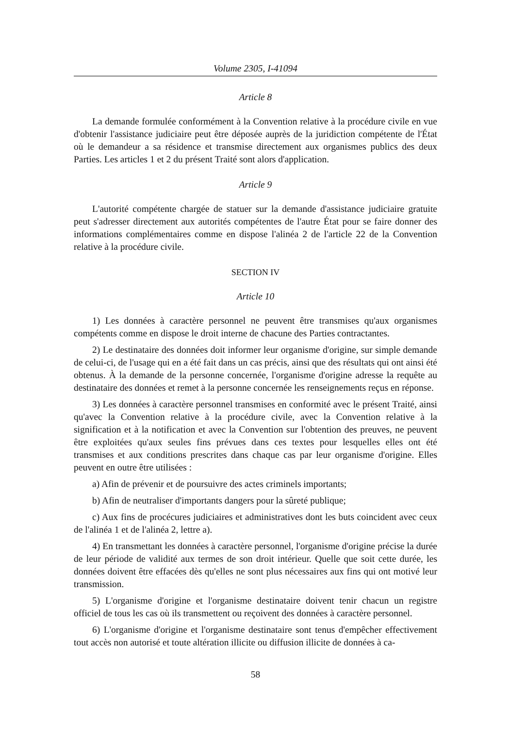Volume 2305, I-41094
Article 8
La demande formulée conformément à la Convention relative à la procédure civile en vue d'obtenir l'assistance judiciaire peut être déposée auprès de la juridiction compétente de l'État où le demandeur a sa résidence et transmise directement aux organismes publics des deux Parties. Les articles 1 et 2 du présent Traité sont alors d'application.
Article 9
L'autorité compétente chargée de statuer sur la demande d'assistance judiciaire gratuite peut s'adresser directement aux autorités compétentes de l'autre État pour se faire donner des informations complémentaires comme en dispose l'alinéa 2 de l'article 22 de la Convention relative à la procédure civile.
SECTION IV
Article 10
1) Les données à caractère personnel ne peuvent être transmises qu'aux organismes compétents comme en dispose le droit interne de chacune des Parties contractantes.
2) Le destinataire des données doit informer leur organisme d'origine, sur simple demande de celui-ci, de l'usage qui en a été fait dans un cas précis, ainsi que des résultats qui ont ainsi été obtenus. À la demande de la personne concernée, l'organisme d'origine adresse la requête au destinataire des données et remet à la personne concernée les renseignements reçus en réponse.
3) Les données à caractère personnel transmises en conformité avec le présent Traité, ainsi qu'avec la Convention relative à la procédure civile, avec la Convention relative à la signification et à la notification et avec la Convention sur l'obtention des preuves, ne peuvent être exploitées qu'aux seules fins prévues dans ces textes pour lesquelles elles ont été transmises et aux conditions prescrites dans chaque cas par leur organisme d'origine. Elles peuvent en outre être utilisées :
a) Afin de prévenir et de poursuivre des actes criminels importants;
b) Afin de neutraliser d'importants dangers pour la sûreté publique;
c) Aux fins de procécures judiciaires et administratives dont les buts coincident avec ceux de l'alinéa 1 et de l'alinéa 2, lettre a).
4) En transmettant les données à caractère personnel, l'organisme d'origine précise la durée de leur période de validité aux termes de son droit intérieur. Quelle que soit cette durée, les données doivent être effacées dès qu'elles ne sont plus nécessaires aux fins qui ont motivé leur transmission.
5) L'organisme d'origine et l'organisme destinataire doivent tenir chacun un registre officiel de tous les cas où ils transmettent ou reçoivent des données à caractère personnel.
6) L'organisme d'origine et l'organisme destinataire sont tenus d'empêcher effectivement tout accès non autorisé et toute altération illicite ou diffusion illicite de données à ca-
58